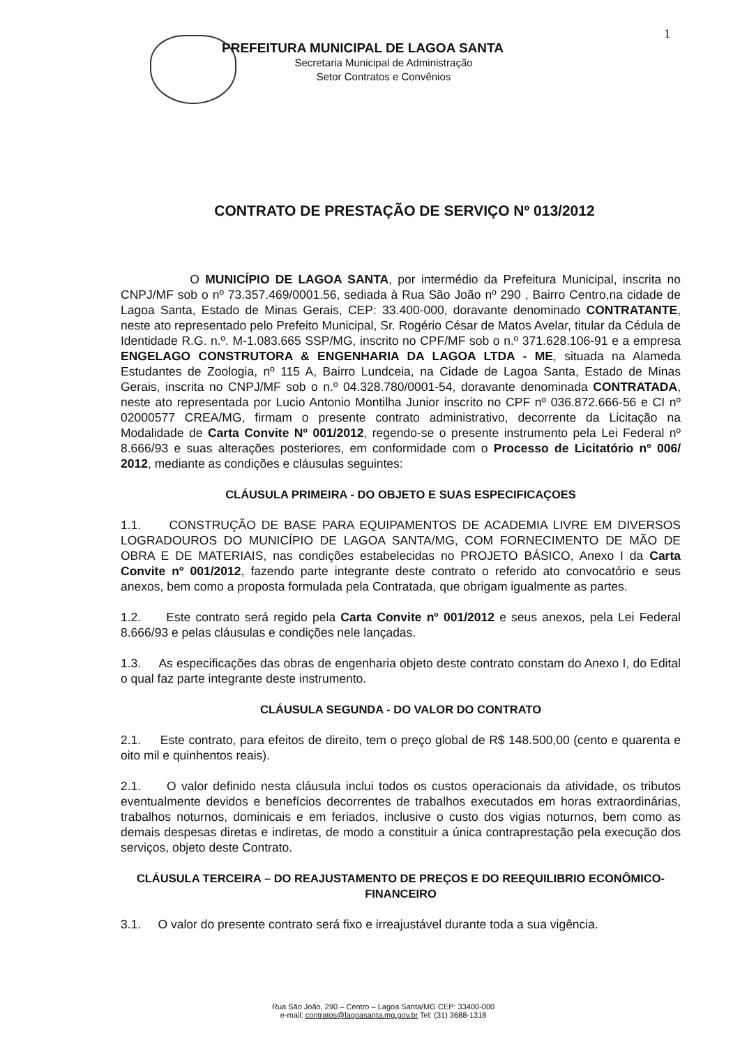1
PREFEITURA MUNICIPAL DE LAGOA SANTA
Secretaria Municipal de Administração
Setor Contratos e Convênios
CONTRATO DE PRESTAÇÃO DE SERVIÇO Nº 013/2012
O MUNICÍPIO DE LAGOA SANTA, por intermédio da Prefeitura Municipal, inscrita no CNPJ/MF sob o nº 73.357.469/0001.56, sediada à Rua São João nº 290 , Bairro Centro,na cidade de Lagoa Santa, Estado de Minas Gerais, CEP: 33.400-000, doravante denominado CONTRATANTE, neste ato representado pelo Prefeito Municipal, Sr. Rogério César de Matos Avelar, titular da Cédula de Identidade R.G. n.º. M-1.083.665 SSP/MG, inscrito no CPF/MF sob o n.º 371.628.106-91 e a empresa ENGELAGO CONSTRUTORA & ENGENHARIA DA LAGOA LTDA - ME, situada na Alameda Estudantes de Zoologia, nº 115 A, Bairro Lundceia, na Cidade de Lagoa Santa, Estado de Minas Gerais, inscrita no CNPJ/MF sob o n.º 04.328.780/0001-54, doravante denominada CONTRATADA, neste ato representada por Lucio Antonio Montilha Junior inscrito no CPF nº 036.872.666-56 e CI nº 02000577 CREA/MG, firmam o presente contrato administrativo, decorrente da Licitação na Modalidade de Carta Convite Nº 001/2012, regendo-se o presente instrumento pela Lei Federal nº 8.666/93 e suas alterações posteriores, em conformidade com o Processo de Licitatório nº 006/ 2012, mediante as condições e cláusulas seguintes:
CLÁUSULA PRIMEIRA - DO OBJETO E SUAS ESPECIFICAÇOES
1.1. CONSTRUÇÃO DE BASE PARA EQUIPAMENTOS DE ACADEMIA LIVRE EM DIVERSOS LOGRADOUROS DO MUNICÍPIO DE LAGOA SANTA/MG, COM FORNECIMENTO DE MÃO DE OBRA E DE MATERIAIS, nas condições estabelecidas no PROJETO BÁSICO, Anexo I da Carta Convite nº 001/2012, fazendo parte integrante deste contrato o referido ato convocatório e seus anexos, bem como a proposta formulada pela Contratada, que obrigam igualmente as partes.
1.2. Este contrato será regido pela Carta Convite nº 001/2012 e seus anexos, pela Lei Federal 8.666/93 e pelas cláusulas e condições nele lançadas.
1.3. As especificações das obras de engenharia objeto deste contrato constam do Anexo I, do Edital o qual faz parte integrante deste instrumento.
CLÁUSULA SEGUNDA - DO VALOR DO CONTRATO
2.1. Este contrato, para efeitos de direito, tem o preço global de R$ 148.500,00 (cento e quarenta e oito mil e quinhentos reais).
2.1. O valor definido nesta cláusula inclui todos os custos operacionais da atividade, os tributos eventualmente devidos e benefícios decorrentes de trabalhos executados em horas extraordinárias, trabalhos noturnos, dominicais e em feriados, inclusive o custo dos vigias noturnos, bem como as demais despesas diretas e indiretas, de modo a constituir a única contraprestação pela execução dos serviços, objeto deste Contrato.
CLÁUSULA TERCEIRA – DO REAJUSTAMENTO DE PREÇOS E DO REEQUILIBRIO ECONÔMICO-FINANCEIRO
3.1. O valor do presente contrato será fixo e irreajustável durante toda a sua vigência.
Rua São João, 290 – Centro – Lagoa Santa/MG CEP: 33400-000
e-mail: contratos@lagoasanta.mg.gov.br Tel: (31) 3688-1318